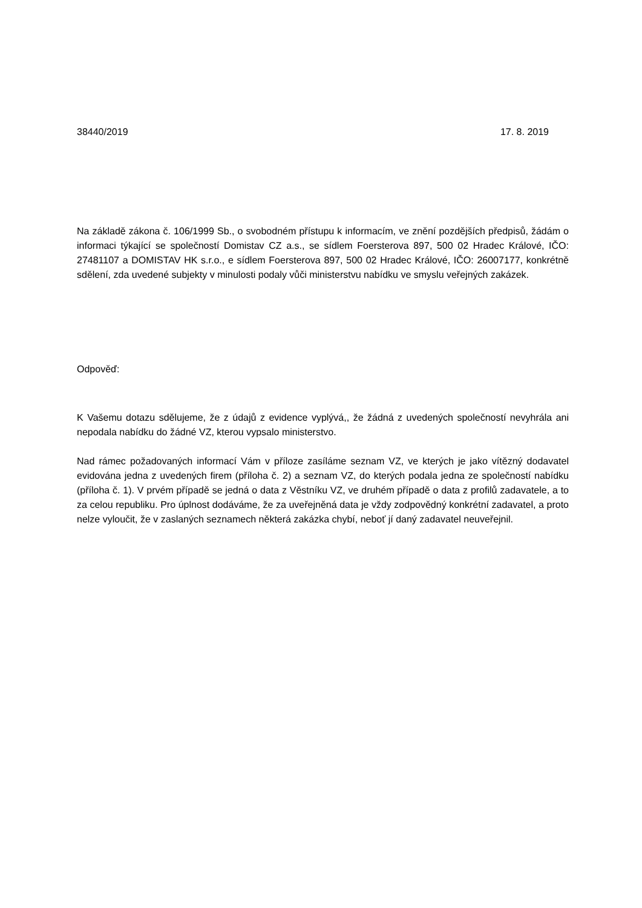38440/2019 17. 8. 2019
Na základě zákona č. 106/1999 Sb., o svobodném přístupu k informacím, ve znění pozdějších předpisů, žádám o informaci týkající se společností Domistav CZ a.s., se sídlem Foersterova 897, 500 02 Hradec Králové, IČO: 27481107 a DOMISTAV HK s.r.o., e sídlem Foersterova 897, 500 02 Hradec Králové, IČO: 26007177, konkrétně sdělení, zda uvedené subjekty v minulosti podaly vůči ministerstvu nabídku ve smyslu veřejných zakázek.
Odpověď:
K Vašemu dotazu sdělujeme, že z údajů z evidence vyplývá,, že žádná z uvedených společností nevyhrála ani nepodala nabídku do žádné VZ, kterou vypsalo ministerstvo.
Nad rámec požadovaných informací Vám v příloze zasíláme seznam VZ, ve kterých je jako vítězný dodavatel evidována jedna z uvedených firem (příloha č. 2) a seznam VZ, do kterých podala jedna ze společností nabídku (příloha č. 1). V prvém případě se jedná o data z Věstníku VZ, ve druhém případě o data z profilů zadavatele, a to za celou republiku. Pro úplnost dodáváme, že za uveřejněná data je vždy zodpovědný konkrétní zadavatel, a proto nelze vyloučit, že v zaslaných seznamech některá zakázka chybí, neboť jí daný zadavatel neuveřejnil.